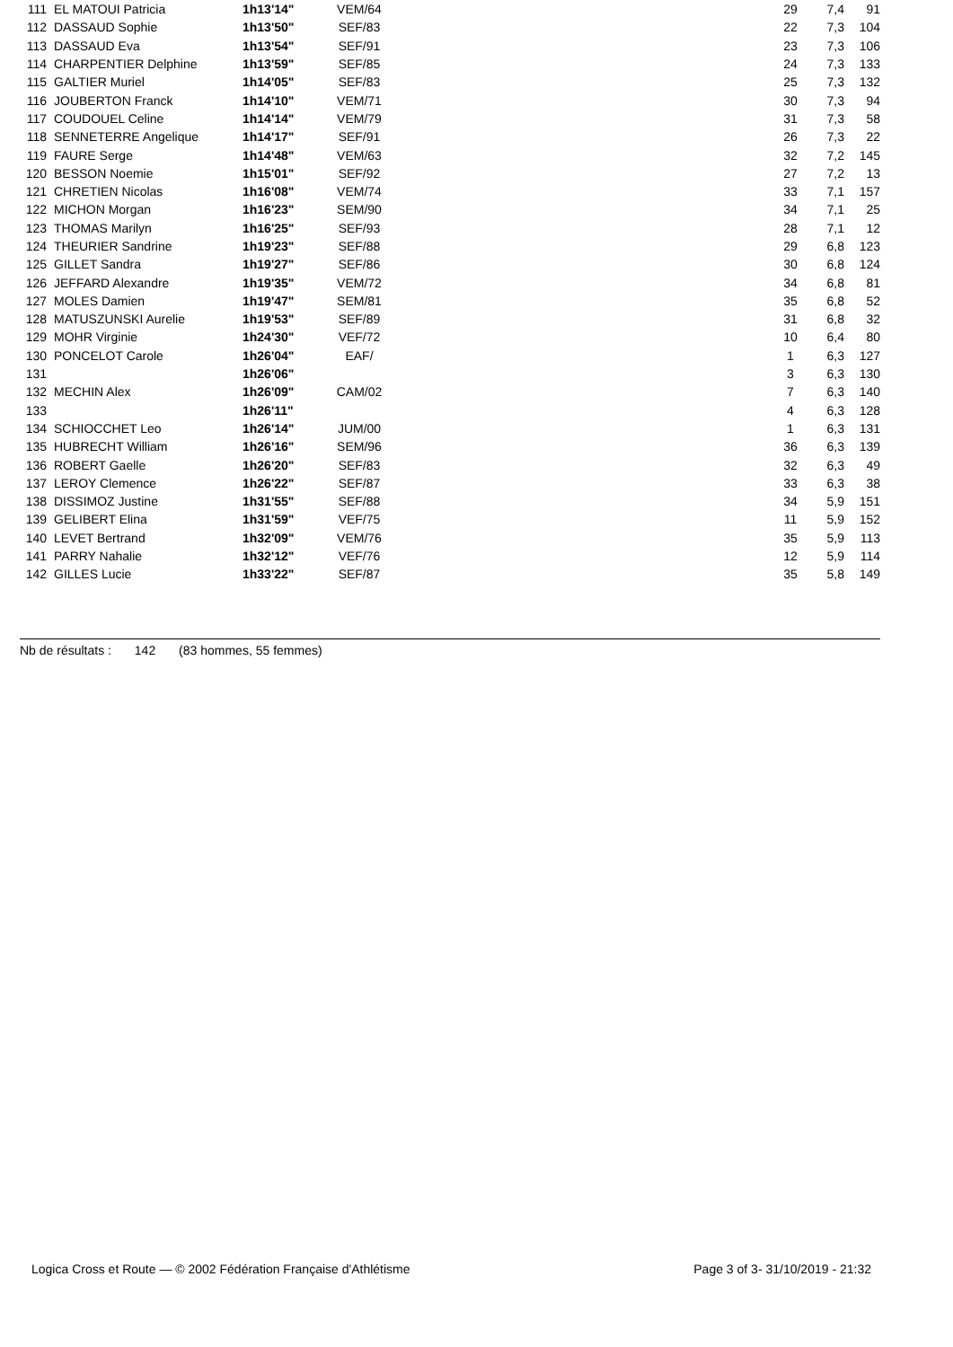| 111 | EL MATOUI Patricia | 1h13'14" | VEM/64 | | 29 | 7,4 | 91 |
| 112 | DASSAUD Sophie | 1h13'50" | SEF/83 | | 22 | 7,3 | 104 |
| 113 | DASSAUD Eva | 1h13'54" | SEF/91 | | 23 | 7,3 | 106 |
| 114 | CHARPENTIER Delphine | 1h13'59" | SEF/85 | | 24 | 7,3 | 133 |
| 115 | GALTIER Muriel | 1h14'05" | SEF/83 | | 25 | 7,3 | 132 |
| 116 | JOUBERTON Franck | 1h14'10" | VEM/71 | | 30 | 7,3 | 94 |
| 117 | COUDOUEL Celine | 1h14'14" | VEM/79 | | 31 | 7,3 | 58 |
| 118 | SENNETERRE Angelique | 1h14'17" | SEF/91 | | 26 | 7,3 | 22 |
| 119 | FAURE Serge | 1h14'48" | VEM/63 | | 32 | 7,2 | 145 |
| 120 | BESSON Noemie | 1h15'01" | SEF/92 | | 27 | 7,2 | 13 |
| 121 | CHRETIEN Nicolas | 1h16'08" | VEM/74 | | 33 | 7,1 | 157 |
| 122 | MICHON Morgan | 1h16'23" | SEM/90 | | 34 | 7,1 | 25 |
| 123 | THOMAS Marilyn | 1h16'25" | SEF/93 | | 28 | 7,1 | 12 |
| 124 | THEURIER Sandrine | 1h19'23" | SEF/88 | | 29 | 6,8 | 123 |
| 125 | GILLET Sandra | 1h19'27" | SEF/86 | | 30 | 6,8 | 124 |
| 126 | JEFFARD Alexandre | 1h19'35" | VEM/72 | | 34 | 6,8 | 81 |
| 127 | MOLES Damien | 1h19'47" | SEM/81 | | 35 | 6,8 | 52 |
| 128 | MATUSZUNSKI Aurelie | 1h19'53" | SEF/89 | | 31 | 6,8 | 32 |
| 129 | MOHR Virginie | 1h24'30" | VEF/72 | | 10 | 6,4 | 80 |
| 130 | PONCELOT Carole | 1h26'04" | EAF/ | | 1 | 6,3 | 127 |
| 131 | | 1h26'06" | | | 3 | 6,3 | 130 |
| 132 | MECHIN Alex | 1h26'09" | CAM/02 | | 7 | 6,3 | 140 |
| 133 | | 1h26'11" | | | 4 | 6,3 | 128 |
| 134 | SCHIOCCHET Leo | 1h26'14" | JUM/00 | | 1 | 6,3 | 131 |
| 135 | HUBRECHT William | 1h26'16" | SEM/96 | | 36 | 6,3 | 139 |
| 136 | ROBERT Gaelle | 1h26'20" | SEF/83 | | 32 | 6,3 | 49 |
| 137 | LEROY Clemence | 1h26'22" | SEF/87 | | 33 | 6,3 | 38 |
| 138 | DISSIMOZ Justine | 1h31'55" | SEF/88 | | 34 | 5,9 | 151 |
| 139 | GELIBERT Elina | 1h31'59" | VEF/75 | | 11 | 5,9 | 152 |
| 140 | LEVET Bertrand | 1h32'09" | VEM/76 | | 35 | 5,9 | 113 |
| 141 | PARRY Nahalie | 1h32'12" | VEF/76 | | 12 | 5,9 | 114 |
| 142 | GILLES Lucie | 1h33'22" | SEF/87 | | 35 | 5,8 | 149 |
Nb de résultats : 142 (83 hommes, 55 femmes)
Logica Cross et Route — © 2002 Fédération Française d'Athlétisme Page 3 of 3- 31/10/2019 - 21:32